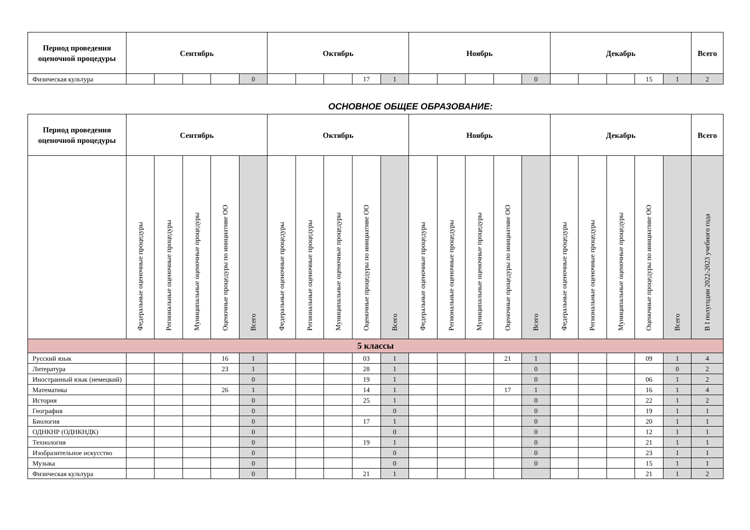| Период проведения оценочной процедуры | Сентябрь | | | | | Октябрь | | | | | Ноябрь | | | | | Декабрь | | | | | Всего |
| --- | --- | --- | --- | --- | --- | --- | --- | --- | --- | --- | --- | --- | --- | --- | --- | --- | --- | --- | --- | --- | --- |
| Физическая культура | | | | | 0 | | | | 17 | 1 | | | | | 0 | | | | 15 | 1 | 2 |
ОСНОВНОЕ ОБЩЕЕ ОБРАЗОВАНИЕ:
| Период проведения оценочной процедуры | Сентябрь | | | | | Октябрь | | | | | Ноябрь | | | | | Декабрь | | | | | Всего |
| --- | --- | --- | --- | --- | --- | --- | --- | --- | --- | --- | --- | --- | --- | --- | --- | --- | --- | --- | --- | --- | --- |
| | Федеральные оценочные процедуры | Региональные оценочные процедуры | Муниципальные оценочные процедуры | Оценочные процедуры по инициативе ОО | Всего | Федеральные оценочные процедуры | Региональные оценочные процедуры | Муниципальные оценочные процедуры | Оценочные процедуры по инициативе ОО | Всего | Федеральные оценочные процедуры | Региональные оценочные процедуры | Муниципальные оценочные процедуры | Оценочные процедуры по инициативе ОО | Всего | Федеральные оценочные процедуры | Региональные оценочные процедуры | Муниципальные оценочные процедуры | Оценочные процедуры по инициативе ОО | Всего | В I полугодии 2022-2023 учебного года |
| 5 классы | | | | | | | | | | | | | | | | | | | | | |
| Русский язык | | | | 16 | 1 | | | | 03 | 1 | | | | 21 | 1 | | | | 09 | 1 | 4 |
| Литература | | | | 23 | 1 | | | | 28 | 1 | | | | | 0 | | | | | 0 | 2 |
| Иностранный язык (немецкий) | | | | | 0 | | | | 19 | 1 | | | | | 0 | | | | 06 | 1 | 2 |
| Математика | | | | 26 | 1 | | | | 14 | 1 | | | | 17 | 1 | | | | 16 | 1 | 4 |
| История | | | | | 0 | | | | 25 | 1 | | | | | 0 | | | | 22 | 1 | 2 |
| География | | | | | 0 | | | | | 0 | | | | | 0 | | | | 19 | 1 | 1 |
| Биология | | | | | 0 | | | | 17 | 1 | | | | | 0 | | | | 20 | 1 | 1 |
| ОДНКНР (ОДНКНДК) | | | | | 0 | | | | | 0 | | | | | 0 | | | | 12 | 1 | 1 |
| Технология | | | | | 0 | | | | 19 | 1 | | | | | 0 | | | | 21 | 1 | 1 |
| Изобразительное искусство | | | | | 0 | | | | | 0 | | | | | 0 | | | | 23 | 1 | 1 |
| Музыка | | | | | 0 | | | | | 0 | | | | | 0 | | | | 15 | 1 | 1 |
| Физическая культура | | | | | 0 | | | | 21 | 1 | | | | | | | | | 21 | 1 | 2 |